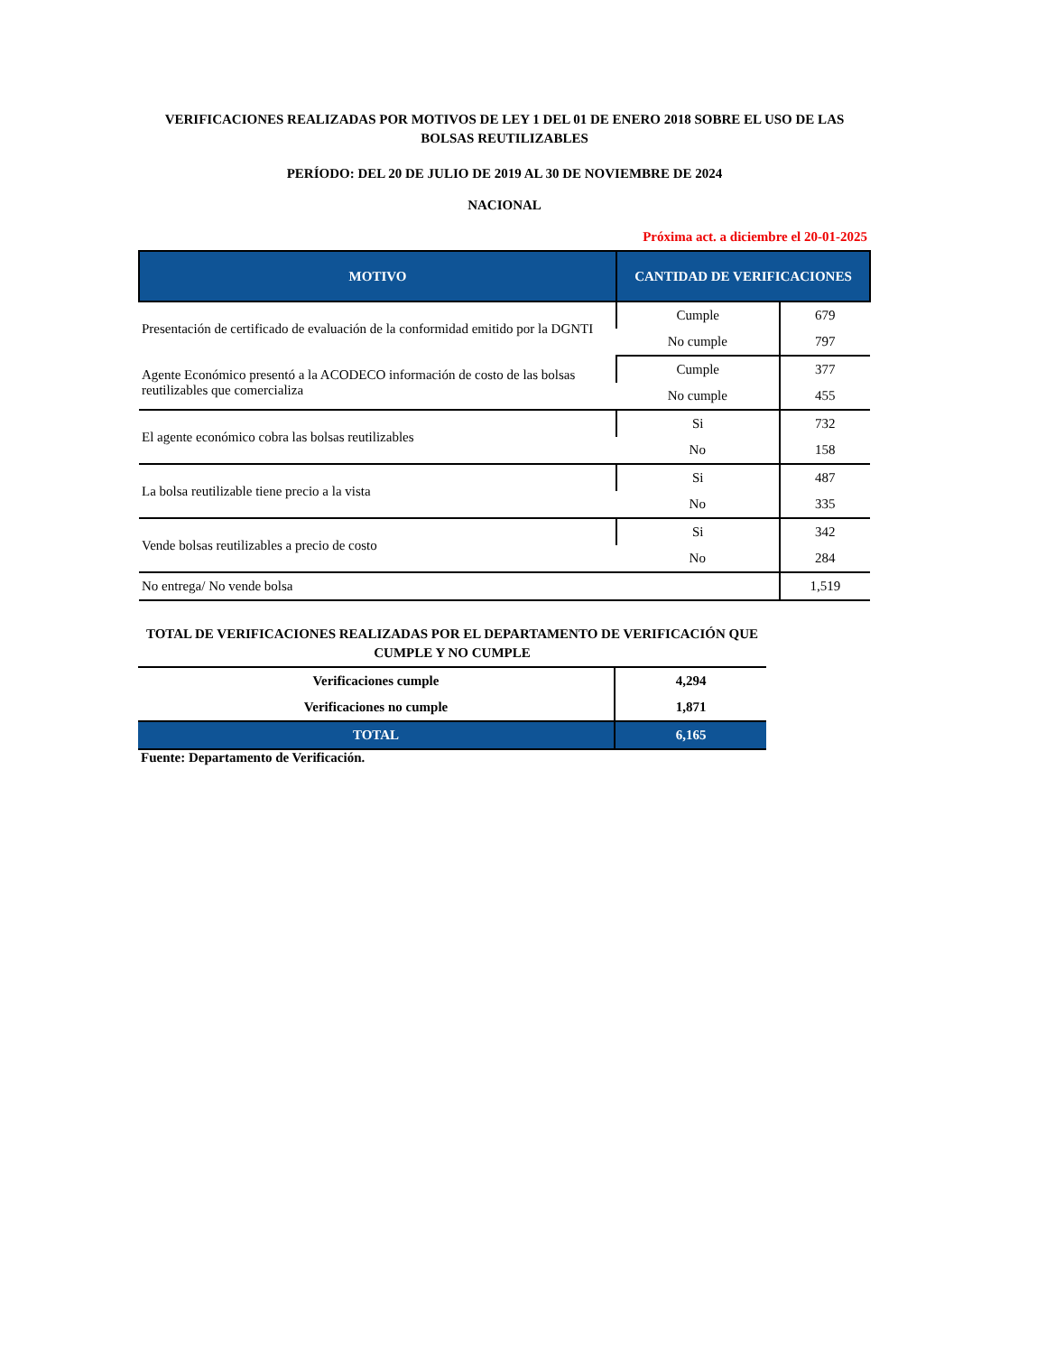VERIFICACIONES REALIZADAS POR MOTIVOS DE LEY 1 DEL 01 DE ENERO 2018 SOBRE EL USO DE LAS BOLSAS REUTILIZABLES
PERÍODO: DEL 20 DE JULIO DE 2019 AL 30 DE NOVIEMBRE DE 2024
NACIONAL
Próxima act. a diciembre el 20-01-2025
| MOTIVO | CANTIDAD DE VERIFICACIONES | |
| --- | --- | --- |
| Presentación de certificado de evaluación de la conformidad emitido por la DGNTI | Cumple | 679 |
| | No cumple | 797 |
| Agente Económico presentó a la ACODECO información de costo de las bolsas reutilizables que comercializa | Cumple | 377 |
| | No cumple | 455 |
| El agente económico cobra las bolsas reutilizables | Si | 732 |
| | No | 158 |
| La bolsa reutilizable tiene precio a la vista | Si | 487 |
| | No | 335 |
| Vende bolsas reutilizables a precio de costo | Si | 342 |
| | No | 284 |
| No entrega/ No vende bolsa | | 1,519 |
TOTAL DE VERIFICACIONES REALIZADAS POR EL DEPARTAMENTO DE VERIFICACIÓN QUE CUMPLE Y NO CUMPLE
| Verificaciones cumple | 4,294 |
| Verificaciones no cumple | 1,871 |
| TOTAL | 6,165 |
Fuente: Departamento de Verificación.